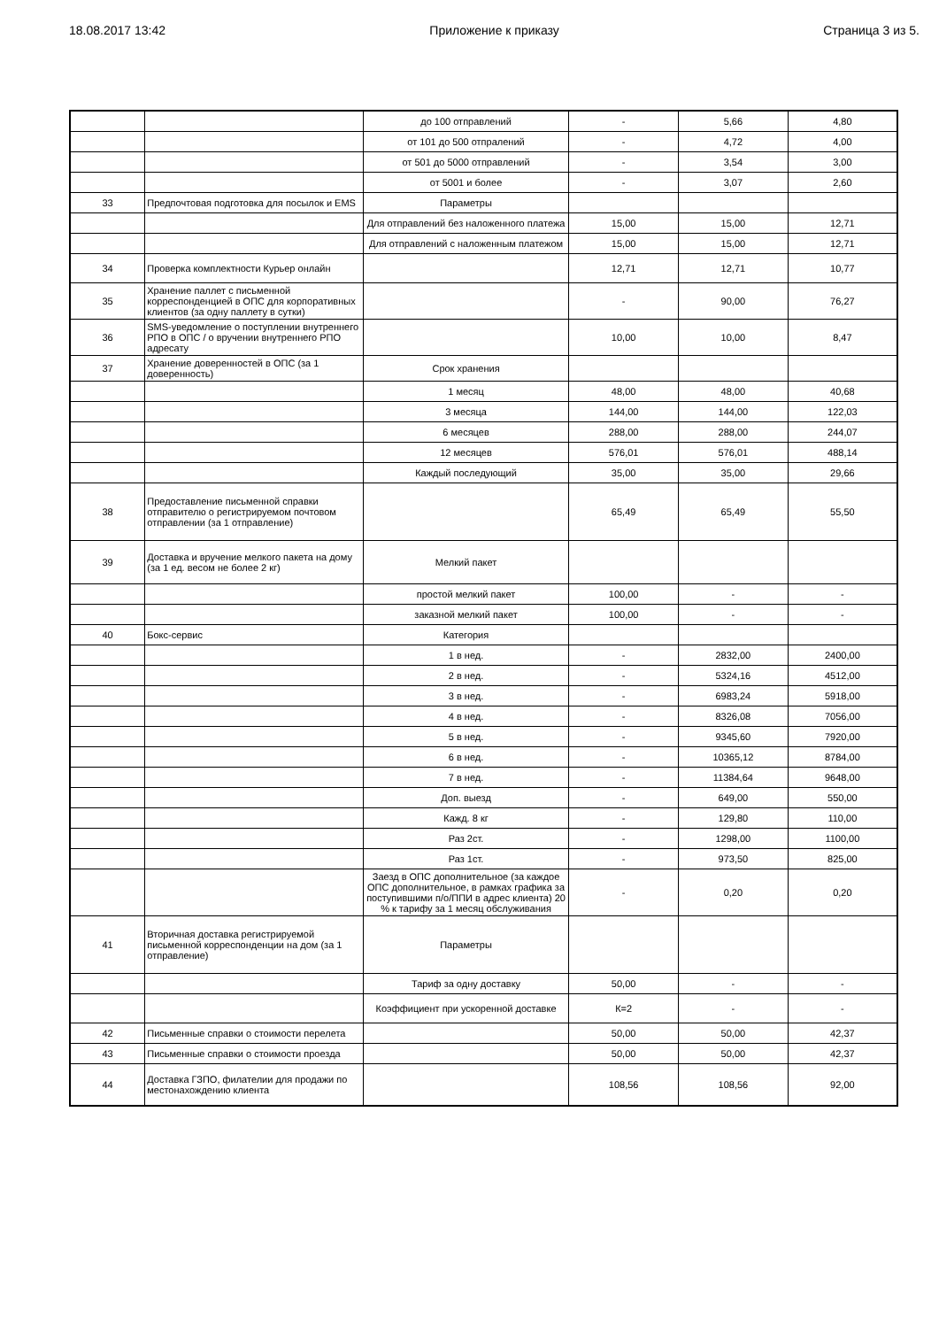18.08.2017 13:42 Приложение к приказу Страница 3 из 5.
| | | до 100 отправлений | - | 5,66 | 4,80 |
| | | от 101 до 500 отпралений | - | 4,72 | 4,00 |
| | | от 501 до 5000 отправлений | - | 3,54 | 3,00 |
| | | от 5001 и более | - | 3,07 | 2,60 |
| 33 | Предпочтовая подготовка для посылок и EMS | Параметры | | | |
| | | Для отправлений без наложенного платежа | 15,00 | 15,00 | 12,71 |
| | | Для отправлений с наложенным платежом | 15,00 | 15,00 | 12,71 |
| 34 | Проверка комплектности Курьер онлайн | | 12,71 | 12,71 | 10,77 |
| 35 | Хранение паллет с письменной корреспонденцией в ОПС для корпоративных клиентов (за одну паллету в сутки) | | - | 90,00 | 76,27 |
| 36 | SMS-уведомление о поступлении внутреннего РПО в ОПС / о вручении внутреннего РПО адресату | | 10,00 | 10,00 | 8,47 |
| 37 | Хранение доверенностей в ОПС (за 1 доверенность) | Срок хранения | | | |
| | | 1 месяц | 48,00 | 48,00 | 40,68 |
| | | 3 месяца | 144,00 | 144,00 | 122,03 |
| | | 6 месяцев | 288,00 | 288,00 | 244,07 |
| | | 12 месяцев | 576,01 | 576,01 | 488,14 |
| | | Каждый последующий | 35,00 | 35,00 | 29,66 |
| 38 | Предоставление письменной справки отправителю о регистрируемом почтовом отправлении (за 1 отправление) | | 65,49 | 65,49 | 55,50 |
| 39 | Доставка и вручение мелкого пакета на дому (за 1 ед. весом не более 2 кг) | Мелкий пакет | | | |
| | | простой мелкий пакет | 100,00 | - | - |
| | | заказной мелкий пакет | 100,00 | - | - |
| 40 | Бокс-сервис | Категория | | | |
| | | 1 в нед. | - | 2832,00 | 2400,00 |
| | | 2 в нед. | - | 5324,16 | 4512,00 |
| | | 3 в нед. | - | 6983,24 | 5918,00 |
| | | 4 в нед. | - | 8326,08 | 7056,00 |
| | | 5 в нед. | - | 9345,60 | 7920,00 |
| | | 6 в нед. | - | 10365,12 | 8784,00 |
| | | 7 в нед. | - | 11384,64 | 9648,00 |
| | | Доп. выезд | - | 649,00 | 550,00 |
| | | Кажд. 8 кг | - | 129,80 | 110,00 |
| | | Раз 2ст. | - | 1298,00 | 1100,00 |
| | | Раз 1ст. | - | 973,50 | 825,00 |
| | | Заезд в ОПС дополнительное (за каждое ОПС дополнительное, в рамках графика за поступившими п/о/ППИ в адрес клиента) 20 % к тарифу за 1 месяц обслуживания | - | 0,20 | 0,20 |
| 41 | Вторичная доставка регистрируемой письменной корреспонденции на дом (за 1 отправление) | Параметры | | | |
| | | Тариф за одну доставку | 50,00 | - | - |
| | | Коэффициент при ускоренной доставке | К=2 | - | - |
| 42 | Письменные справки о стоимости перелета | | 50,00 | 50,00 | 42,37 |
| 43 | Письменные справки о стоимости проезда | | 50,00 | 50,00 | 42,37 |
| 44 | Доставка ГЗПО, филателии для продажи по местонахождению клиента | | 108,56 | 108,56 | 92,00 |